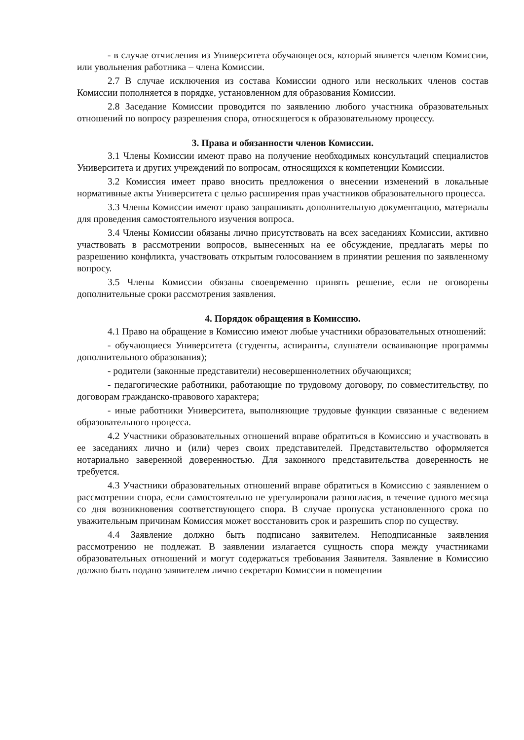- в случае отчисления из Университета обучающегося, который является членом Комиссии, или увольнения работника – члена Комиссии.
2.7 В случае исключения из состава Комиссии одного или нескольких членов состав Комиссии пополняется в порядке, установленном для образования Комиссии.
2.8 Заседание Комиссии проводится по заявлению любого участника образовательных отношений по вопросу разрешения спора, относящегося к образовательному процессу.
3. Права и обязанности членов Комиссии.
3.1 Члены Комиссии имеют право на получение необходимых консультаций специалистов Университета и других учреждений по вопросам, относящихся к компетенции Комиссии.
3.2 Комиссия имеет право вносить предложения о внесении изменений в локальные нормативные акты Университета с целью расширения прав участников образовательного процесса.
3.3 Члены Комиссии имеют право запрашивать дополнительную документацию, материалы для проведения самостоятельного изучения вопроса.
3.4 Члены Комиссии обязаны лично присутствовать на всех заседаниях Комиссии, активно участвовать в рассмотрении вопросов, вынесенных на ее обсуждение, предлагать меры по разрешению конфликта, участвовать открытым голосованием в принятии решения по заявленному вопросу.
3.5 Члены Комиссии обязаны своевременно принять решение, если не оговорены дополнительные сроки рассмотрения заявления.
4. Порядок обращения в Комиссию.
4.1 Право на обращение в Комиссию имеют любые участники образовательных отношений:
- обучающиеся Университета (студенты, аспиранты, слушатели осваивающие программы дополнительного образования);
- родители (законные представители) несовершеннолетних обучающихся;
- педагогические работники, работающие по трудовому договору, по совместительству, по договорам гражданско-правового характера;
- иные работники Университета, выполняющие трудовые функции связанные с ведением образовательного процесса.
4.2 Участники образовательных отношений вправе обратиться в Комиссию и участвовать в ее заседаниях лично и (или) через своих представителей. Представительство оформляется нотариально заверенной доверенностью. Для законного представительства доверенность не требуется.
4.3 Участники образовательных отношений вправе обратиться в Комиссию с заявлением о рассмотрении спора, если самостоятельно не урегулировали разногласия, в течение одного месяца со дня возникновения соответствующего спора. В случае пропуска установленного срока по уважительным причинам Комиссия может восстановить срок и разрешить спор по существу.
4.4 Заявление должно быть подписано заявителем. Неподписанные заявления рассмотрению не подлежат. В заявлении излагается сущность спора между участниками образовательных отношений и могут содержаться требования Заявителя. Заявление в Комиссию должно быть подано заявителем лично секретарю Комиссии в помещении